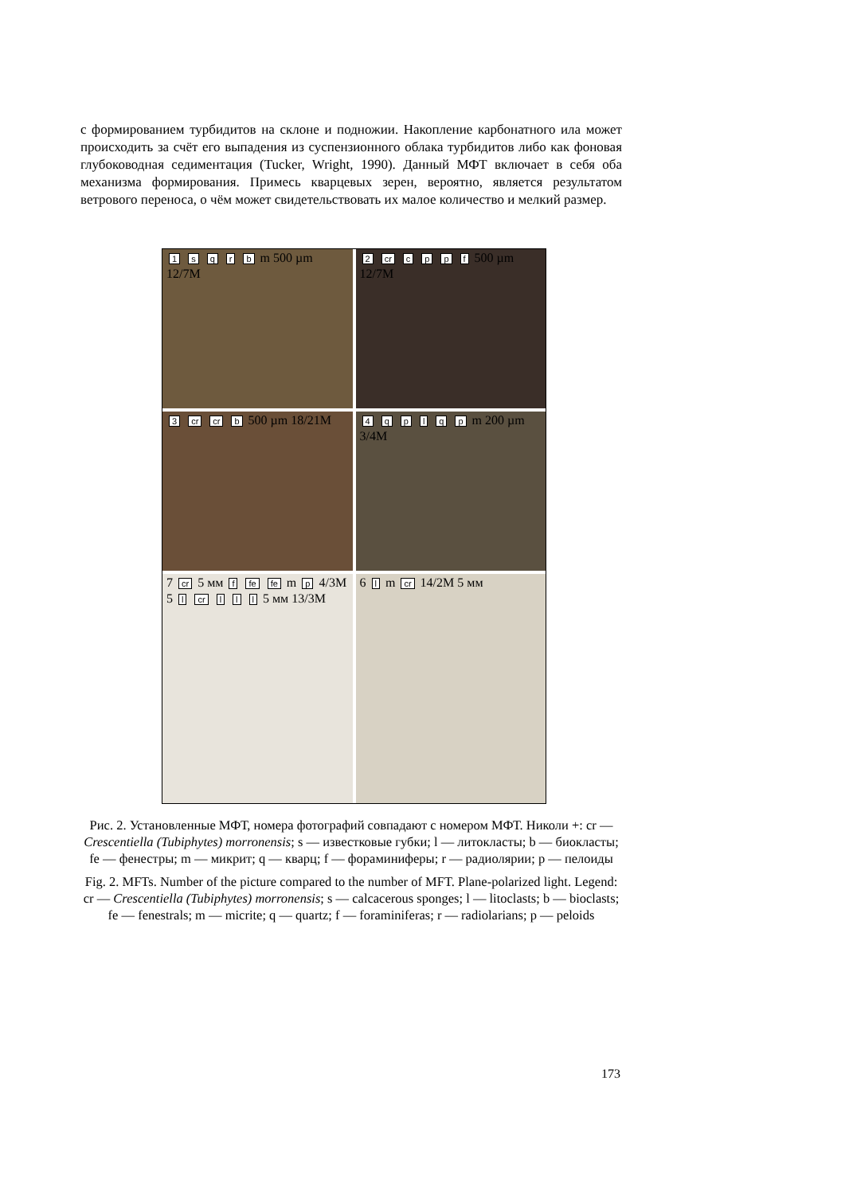с формированием турбидитов на склоне и подножии. Накопление карбонатного ила может происходить за счёт его выпадения из суспензионного облака турбидитов либо как фоновая глубоководная седиментация (Tucker, Wright, 1990). Данный МФТ включает в себя оба механизма формирования. Примесь кварцевых зерен, вероятно, является результатом ветрового переноса, о чём может свидетельствовать их малое количество и мелкий размер.
1 s q r b m 500 µm 12/7M
2 cr c p p f 500 µm 12/7M
3 cr cr b 500 µm 18/21M
4 q p l q p m 200 µm 3/4M
7 cr 5 мм f fe fe m p 4/3M
5 l cr l l l 5 мм 13/3M
6 l m cr 14/2M 5 мм
Рис. 2. Установленные МФТ, номера фотографий совпадают с номером МФТ. Николи +: cr — Crescentiella (Tubiphytes) morronensis; s — известковые губки; l — литокласты; b — биокласты; fe — фенестры; m — микрит; q — кварц; f — фораминиферы; r — радиолярии; p — пелоиды
Fig. 2. MFTs. Number of the picture compared to the number of MFT. Plane-polarized light. Legend: cr — Crescentiella (Tubiphytes) morronensis; s — calcacerous sponges; l — litoclasts; b — bioclasts; fe — fenestrals; m — micrite; q — quartz; f — foraminiferas; r — radiolarians; p — peloids
173